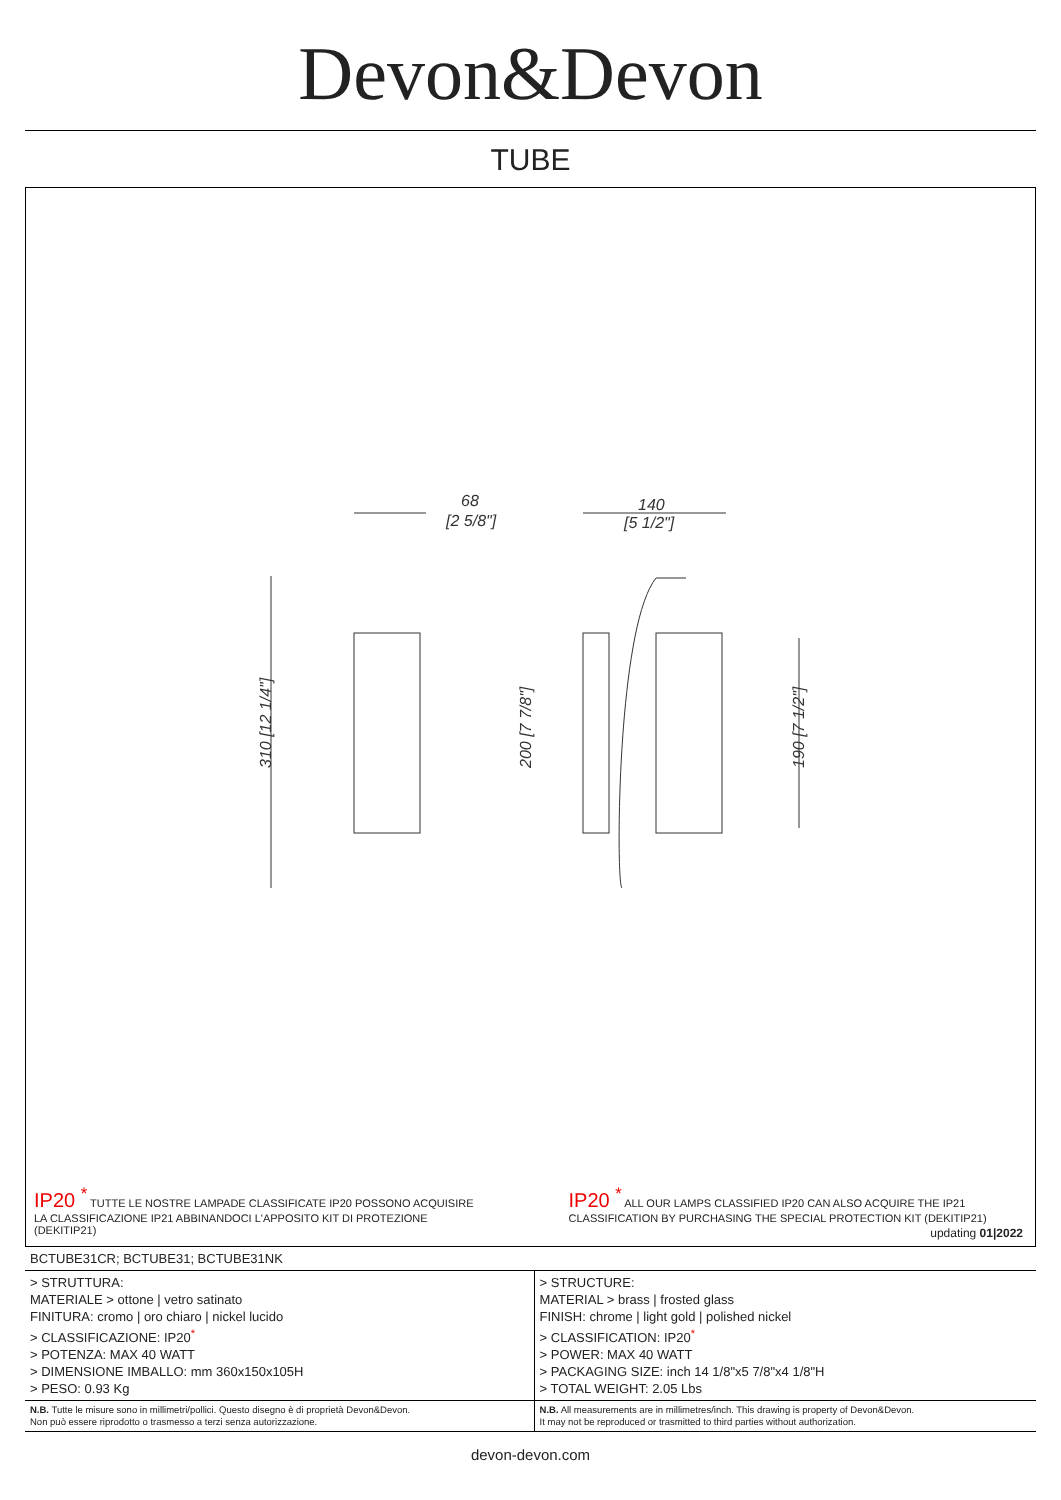Devon&Devon
TUBE
68
[2 5/8"]
140
[5 1/2"]
310 [12 1/4"]
200 [7 7/8"]
190 [7 1/2"]
IP20 <sup>*</sup> TUTTE LE NOSTRE LAMPADE CLASSIFICATE IP20 POSSONO ACQUISIRE LA CLASSIFICAZIONE IP21 ABBINANDOCI L'APPOSITO KIT DI PROTEZIONE (DEKITIP21)
IP20 <sup>*</sup> ALL OUR LAMPS CLASSIFIED IP20 CAN ALSO ACQUIRE THE IP21 CLASSIFICATION BY PURCHASING THE SPECIAL PROTECTION KIT (DEKITIP21)
updating 01|2022
| BCTUBE31CR; BCTUBE31; BCTUBE31NK | |
| > STRUTTURA: MATERIALE > ottone / vetro satinato FINITURA: cromo / oro chiaro / nickel lucido > CLASSIFICAZIONE: IP20<sup>*</sup> > POTENZA: MAX 40 WATT > DIMENSIONE IMBALLO: mm 360x150x105H > PESO: 0.93 Kg | > STRUCTURE: MATERIAL > brass / frosted glass FINISH: chrome / light gold / polished nickel > CLASSIFICATION: IP20<sup>*</sup> > POWER: MAX 40 WATT > PACKAGING SIZE: inch 14 1/8"x5 7/8"x4 1/8"H > TOTAL WEIGHT: 2.05 Lbs |
| N.B. Tutte le misure sono in millimetri/pollici. Questo disegno è di proprietà Devon&Devon. Non può essere riprodotto o trasmesso a terzi senza autorizzazione. | N.B. All measurements are in millimetres/inch. This drawing is property of Devon&Devon. It may not be reproduced or trasmitted to third parties without authorization. |
devon-devon.com